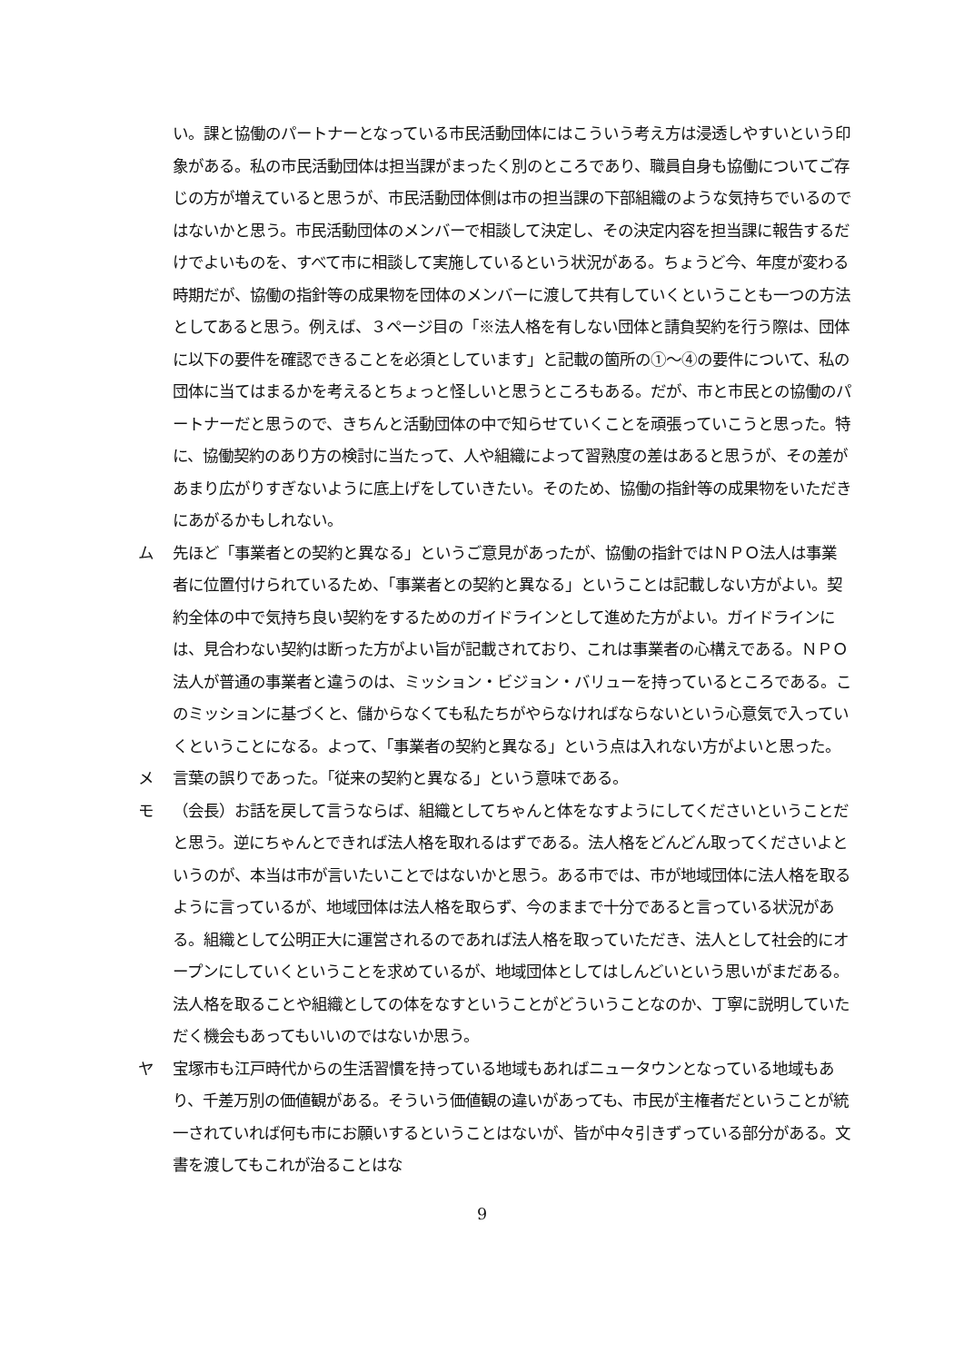い。課と協働のパートナーとなっている市民活動団体にはこういう考え方は浸透しやすいという印象がある。私の市民活動団体は担当課がまったく別のところであり、職員自身も協働についてご存じの方が増えていると思うが、市民活動団体側は市の担当課の下部組織のような気持ちでいるのではないかと思う。市民活動団体のメンバーで相談して決定し、その決定内容を担当課に報告するだけでよいものを、すべて市に相談して実施しているという状況がある。ちょうど今、年度が変わる時期だが、協働の指針等の成果物を団体のメンバーに渡して共有していくということも一つの方法としてあると思う。例えば、３ページ目の「※法人格を有しない団体と請負契約を行う際は、団体に以下の要件を確認できることを必須としています」と記載の箇所の①～④の要件について、私の団体に当てはまるかを考えるとちょっと怪しいと思うところもある。だが、市と市民との協働のパートナーだと思うので、きちんと活動団体の中で知らせていくことを頑張っていこうと思った。特に、協働契約のあり方の検討に当たって、人や組織によって習熟度の差はあると思うが、その差があまり広がりすぎないように底上げをしていきたい。そのため、協働の指針等の成果物をいただきにあがるかもしれない。
ム 先ほど「事業者との契約と異なる」というご意見があったが、協働の指針ではＮＰＯ法人は事業者に位置付けられているため、「事業者との契約と異なる」ということは記載しない方がよい。契約全体の中で気持ち良い契約をするためのガイドラインとして進めた方がよい。ガイドラインには、見合わない契約は断った方がよい旨が記載されており、これは事業者の心構えである。ＮＰＯ法人が普通の事業者と違うのは、ミッション・ビジョン・バリューを持っているところである。このミッションに基づくと、儲からなくても私たちがやらなければならないという心意気で入っていくということになる。よって、「事業者の契約と異なる」という点は入れない方がよいと思った。
メ 言葉の誤りであった。「従来の契約と異なる」という意味である。
モ （会長）お話を戻して言うならば、組織としてちゃんと体をなすようにしてくださいということだと思う。逆にちゃんとできれば法人格を取れるはずである。法人格をどんどん取ってくださいよというのが、本当は市が言いたいことではないかと思う。ある市では、市が地域団体に法人格を取るように言っているが、地域団体は法人格を取らず、今のままで十分であると言っている状況がある。組織として公明正大に運営されるのであれば法人格を取っていただき、法人として社会的にオープンにしていくということを求めているが、地域団体としてはしんどいという思いがまだある。法人格を取ることや組織としての体をなすということがどういうことなのか、丁寧に説明していただく機会もあってもいいのではないか思う。
ヤ 宝塚市も江戸時代からの生活習慣を持っている地域もあればニュータウンとなっている地域もあり、千差万別の価値観がある。そういう価値観の違いがあっても、市民が主権者だということが統一されていれば何も市にお願いするということはないが、皆が中々引きずっている部分がある。文書を渡してもこれが治ることはな
9